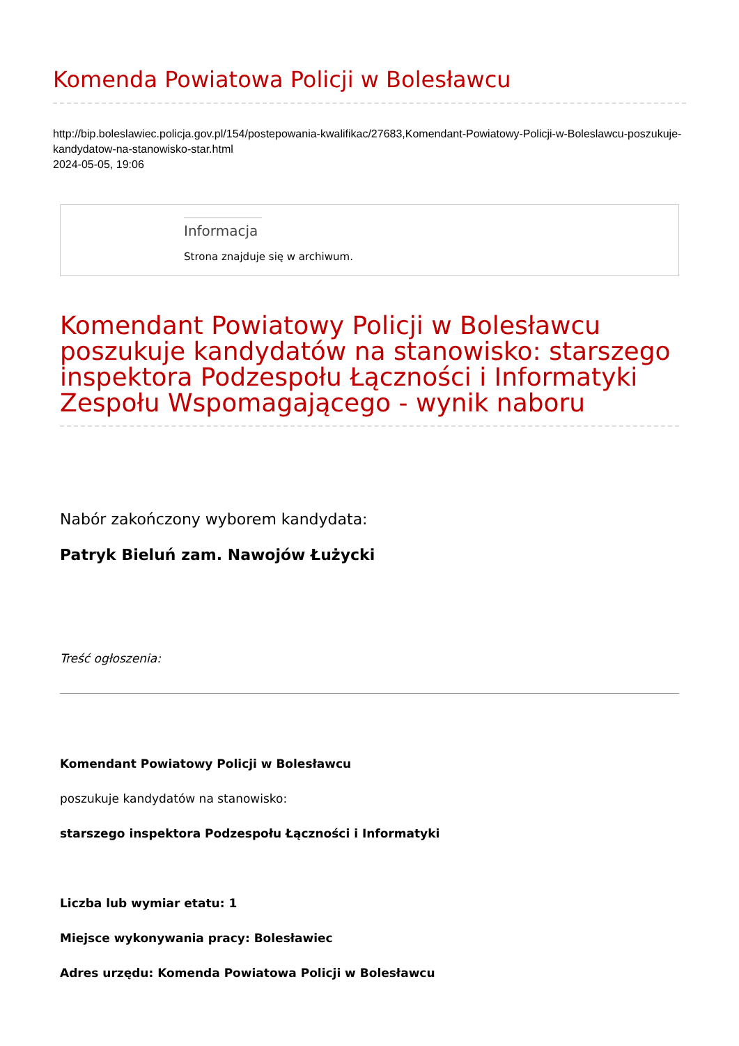Komenda Powiatowa Policji w Bolesławcu
http://bip.boleslawiec.policja.gov.pl/154/postepowania-kwalifikac/27683,Komendant-Powiatowy-Policji-w-Boleslawcu-poszukuje-kandydatow-na-stanowisko-star.html
2024-05-05, 19:06
Informacja
Strona znajduje się w archiwum.
Komendant Powiatowy Policji w Bolesławcu poszukuje kandydatów na stanowisko: starszego inspektora Podzespołu Łączności i Informatyki Zespołu Wspomagającego - wynik naboru
Nabór zakończony wyborem kandydata:
Patryk Bieluń zam. Nawojów Łużycki
Treść ogłoszenia:
Komendant Powiatowy Policji w Bolesławcu
poszukuje kandydatów na stanowisko:
starszego inspektora Podzespołu Łączności i Informatyki
Liczba lub wymiar etatu: 1
Miejsce wykonywania pracy: Bolesławiec
Adres urzędu: Komenda Powiatowa Policji w Bolesławcu